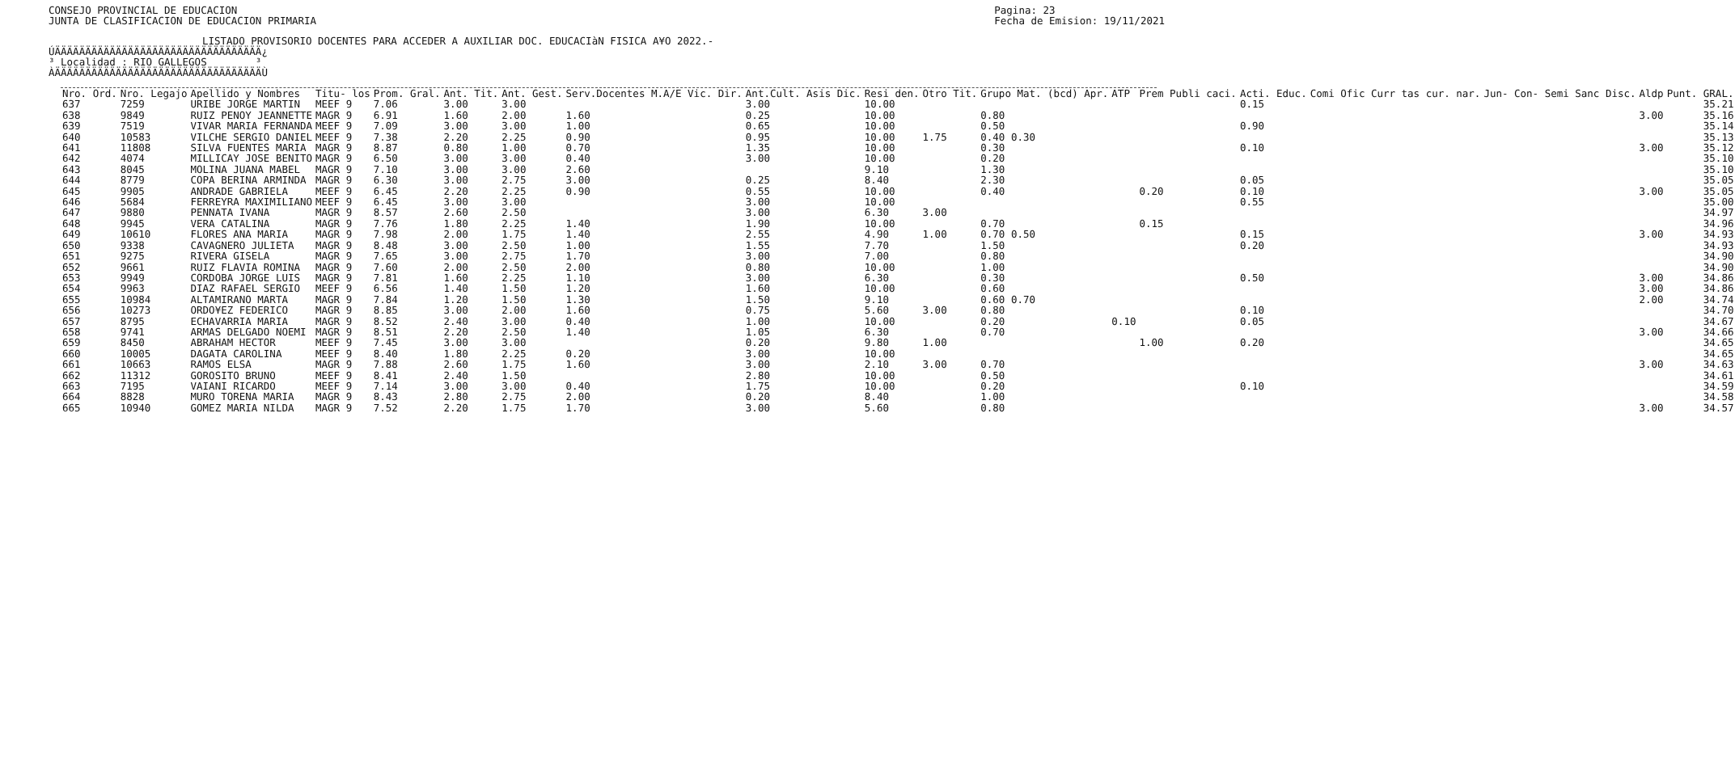CONSEJO PROVINCIAL DE EDUCACION
JUNTA DE CLASIFICACION DE EDUCACION PRIMARIA
Pagina: 23
Fecha de Emision: 19/11/2021
LISTADO PROVISORIO DOCENTES PARA ACCEDER A AUXILIAR DOC. EDUCACIàN FISICA A¥O 2022.-
ÚÄÄÄÄÄÄÄÄÄÄÄÄÄÄÄÄÄÄÄÄÄÄÄÄÄÄÄÄÄÄÄÄÄÄ¿
³ Localidad : RIO GALLEGOS        ³
ÀÄÄÄÄÄÄÄÄÄÄÄÄÄÄÄÄÄÄÄÄÄÄÄÄÄÄÄÄÄÄÄÄÄÄÙ
| Nro. Ord. | Nro. Legajo | Apellido y Nombres | Titu- los | Prom. Gral. | Ant. Tit. | Ant. Gest. | Serv.Docentes M.A/E Vic. Dir. | Ant.Cult. Asis Dic. | Resi den. | Otro Tit. | Grupo Mat. (bcd) Apr. | ATP | Prem Publi caci. | Acti. Educ. | Comi Ofic Curr tas cur. nar. | Jun- Con- Semi Sanc Disc. | Aldp | Punt. GRAL. |
| --- | --- | --- | --- | --- | --- | --- | --- | --- | --- | --- | --- | --- | --- | --- | --- | --- | --- | --- |
| 637 | 7259 | URIBE JORGE MARTIN | MEEF 9 | 7.06 | 3.00 | 3.00 | | 3.00 | 10.00 | | | | | 0.15 | | | | 35.21 |
| 638 | 9849 | RUIZ PENOY JEANNETTE | MAGR 9 | 6.91 | 1.60 | 2.00 | 1.60 | 0.25 | 10.00 | | 0.80 | | | | | | 3.00 | 35.16 |
| 639 | 7519 | VIVAR MARIA FERNANDA | MEEF 9 | 7.09 | 3.00 | 3.00 | 1.00 | 0.65 | 10.00 | | 0.50 | | | 0.90 | | | | 35.14 |
| 640 | 10583 | VILCHE SERGIO DANIEL | MEEF 9 | 7.38 | 2.20 | 2.25 | 0.90 | 0.95 | 10.00 | 1.75 | 0.40 0.30 | | | | | | | 35.13 |
| 641 | 11808 | SILVA FUENTES MARIA | MAGR 9 | 8.87 | 0.80 | 1.00 | 0.70 | 1.35 | 10.00 | | 0.30 | | | 0.10 | | | 3.00 | 35.12 |
| 642 | 4074 | MILLICAY JOSE BENITO | MAGR 9 | 6.50 | 3.00 | 3.00 | 0.40 | 3.00 | 10.00 | | 0.20 | | | | | | | 35.10 |
| 643 | 8045 | MOLINA JUANA MABEL | MAGR 9 | 7.10 | 3.00 | 3.00 | 2.60 | | 9.10 | | 1.30 | | | | | | | 35.10 |
| 644 | 8779 | COPA BERINA ARMINDA | MAGR 9 | 6.30 | 3.00 | 2.75 | 3.00 | 0.25 | 8.40 | | 2.30 | | | 0.05 | | | | 35.05 |
| 645 | 9905 | ANDRADE GABRIELA | MEEF 9 | 6.45 | 2.20 | 2.25 | 0.90 | 0.55 | 10.00 | | 0.40 | | 0.20 | 0.10 | | | 3.00 | 35.05 |
| 646 | 5684 | FERREYRA MAXIMILIANO | MEEF 9 | 6.45 | 3.00 | 3.00 | | 3.00 | 10.00 | | | | | 0.55 | | | | 35.00 |
| 647 | 9880 | PENNATA IVANA | MAGR 9 | 8.57 | 2.60 | 2.50 | | 3.00 | 6.30 | 3.00 | | | | | | | | 34.97 |
| 648 | 9945 | VERA CATALINA | MAGR 9 | 7.76 | 1.80 | 2.25 | 1.40 | 1.90 | 10.00 | | 0.70 | | 0.15 | | | | | 34.96 |
| 649 | 10610 | FLORES ANA MARIA | MAGR 9 | 7.98 | 2.00 | 1.75 | 1.40 | 2.55 | 4.90 | 1.00 | 0.70 0.50 | | | 0.15 | | | 3.00 | 34.93 |
| 650 | 9338 | CAVAGNERO JULIETA | MAGR 9 | 8.48 | 3.00 | 2.50 | 1.00 | 1.55 | 7.70 | | 1.50 | | | 0.20 | | | | 34.93 |
| 651 | 9275 | RIVERA GISELA | MAGR 9 | 7.65 | 3.00 | 2.75 | 1.70 | 3.00 | 7.00 | | 0.80 | | | | | | | 34.90 |
| 652 | 9661 | RUIZ FLAVIA ROMINA | MAGR 9 | 7.60 | 2.00 | 2.50 | 2.00 | 0.80 | 10.00 | | 1.00 | | | | | | | 34.90 |
| 653 | 9949 | CORDOBA JORGE LUIS | MAGR 9 | 7.81 | 1.60 | 2.25 | 1.10 | 3.00 | 6.30 | | 0.30 | | | 0.50 | | | 3.00 | 34.86 |
| 654 | 9963 | DIAZ RAFAEL SERGIO | MEEF 9 | 6.56 | 1.40 | 1.50 | 1.20 | 1.60 | 10.00 | | 0.60 | | | | | | 3.00 | 34.86 |
| 655 | 10984 | ALTAMIRANO MARTA | MAGR 9 | 7.84 | 1.20 | 1.50 | 1.30 | 1.50 | 9.10 | | 0.60 0.70 | | | | | | 2.00 | 34.74 |
| 656 | 10273 | ORDO¥EZ FEDERICO | MAGR 9 | 8.85 | 3.00 | 2.00 | 1.60 | 0.75 | 5.60 | 3.00 | 0.80 | | | 0.10 | | | | 34.70 |
| 657 | 8795 | ECHAVARRIA MARIA | MAGR 9 | 8.52 | 2.40 | 3.00 | 0.40 | 1.00 | 10.00 | | 0.20 | 0.10 | | 0.05 | | | | 34.67 |
| 658 | 9741 | ARMAS DELGADO NOEMI | MAGR 9 | 8.51 | 2.20 | 2.50 | 1.40 | 1.05 | 6.30 | | 0.70 | | | | | | 3.00 | 34.66 |
| 659 | 8450 | ABRAHAM HECTOR | MEEF 9 | 7.45 | 3.00 | 3.00 | | 0.20 | 9.80 | 1.00 | | | 1.00 | 0.20 | | | | 34.65 |
| 660 | 10005 | DAGATA CAROLINA | MEEF 9 | 8.40 | 1.80 | 2.25 | 0.20 | 3.00 | 10.00 | | | | | | | | | 34.65 |
| 661 | 10663 | RAMOS ELSA | MAGR 9 | 7.88 | 2.60 | 1.75 | 1.60 | 3.00 | 2.10 | 3.00 | 0.70 | | | | | | 3.00 | 34.63 |
| 662 | 11312 | GOROSITO BRUNO | MEEF 9 | 8.41 | 2.40 | 1.50 | | 2.80 | 10.00 | | 0.50 | | | | | | | 34.61 |
| 663 | 7195 | VAIANI RICARDO | MEEF 9 | 7.14 | 3.00 | 3.00 | 0.40 | 1.75 | 10.00 | | 0.20 | | | 0.10 | | | | 34.59 |
| 664 | 8828 | MURO TORENA MARIA | MAGR 9 | 8.43 | 2.80 | 2.75 | 2.00 | 0.20 | 8.40 | | 1.00 | | | | | | | 34.58 |
| 665 | 10940 | GOMEZ MARIA NILDA | MAGR 9 | 7.52 | 2.20 | 1.75 | 1.70 | 3.00 | 5.60 | | 0.80 | | | | | | 3.00 | 34.57 |